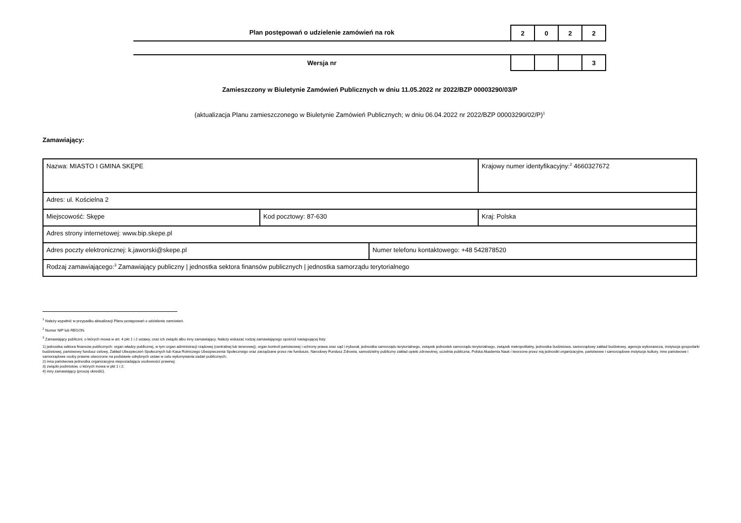Plan postępowań o udzielenie zamówień na rok
| 2 | 0 | 2 | 2 |
Wersja nr
| | | | 3 |
Zamieszczony w Biuletynie Zamówień Publicznych w dniu 11.05.2022 nr 2022/BZP 00003290/03/P
(aktualizacja Planu zamieszczonego w Biuletynie Zamówień Publicznych; w dniu 06.04.2022 nr 2022/BZP 00003290/02/P)<sup>1</sup>
Zamawiający:
| Nazwa: MIASTO I GMINA SKĘPE | | | Krajowy numer identyfikacyjny:<sup>2</sup> 4660327672 |
| Adres: ul. Kościelna 2 | | | |
| Miejscowość: Skępe | Kod pocztowy: 87-630 | | Kraj: Polska |
| Adres strony internetowej: www.bip.skepe.pl | | | |
| Adres poczty elektronicznej: k.jaworski@skepe.pl | | Numer telefonu kontaktowego: +48 542878520 | |
| Rodzaj zamawiającego:<sup>3</sup> Zamawiający publiczny / jednostka sektora finansów publicznych / jednostka samorządu terytorialnego | | | |
<sup>1</sup> Należy wypełnić w przypadku aktualizacji Planu postępowań o udzielenie zamówień.
<sup>2</sup> Numer NIP lub REGON.
<sup>3</sup> Zamawiający publiczni, o których mowa w art. 4 pkt 1 i 2 ustawy, oraz ich związki albo inny zamawiający. Należy wskazać rodzaj zamawiającego spośród następującej listy:
1) jednostka sektora finansów publicznych: organ władzy publicznej, w tym organ administracji rządowej (centralnej lub terenowej), organ kontroli państwowej i ochrony prawa oraz sąd i trybunał, jednostka samorządu terytorialnego, związek jednostek samorządu terytorialnego, związek metropolitalny, jednostka budżetowa, samorządowy zakład budżetowy, agencja wykonawcza, instytucja gospodarki budżetowej, państwowy fundusz celowy, Zakład Ubezpieczeń Społecznych lub Kasa Rolniczego Ubezpieczenia Społecznego oraz zarządzane przez nie fundusze, Narodowy Fundusz Zdrowia, samodzielny publiczny zakład opieki zdrowotnej, uczelnia publiczna, Polska Akademia Nauk i tworzone przez nią jednostki organizacyjne, państwowe i samorządowe instytucje kultury, inne państwowe i samorządowe osoby prawne utworzone na podstawie odrębnych ustaw w celu wykonywania zadań publicznych;
2) inna państwowa jednostka organizacyjna nieposiadająca osobowości prawnej;
3) związki podmiotów, o których mowa w pkt 1 i 2;
4) inny zamawiający (proszę określić).